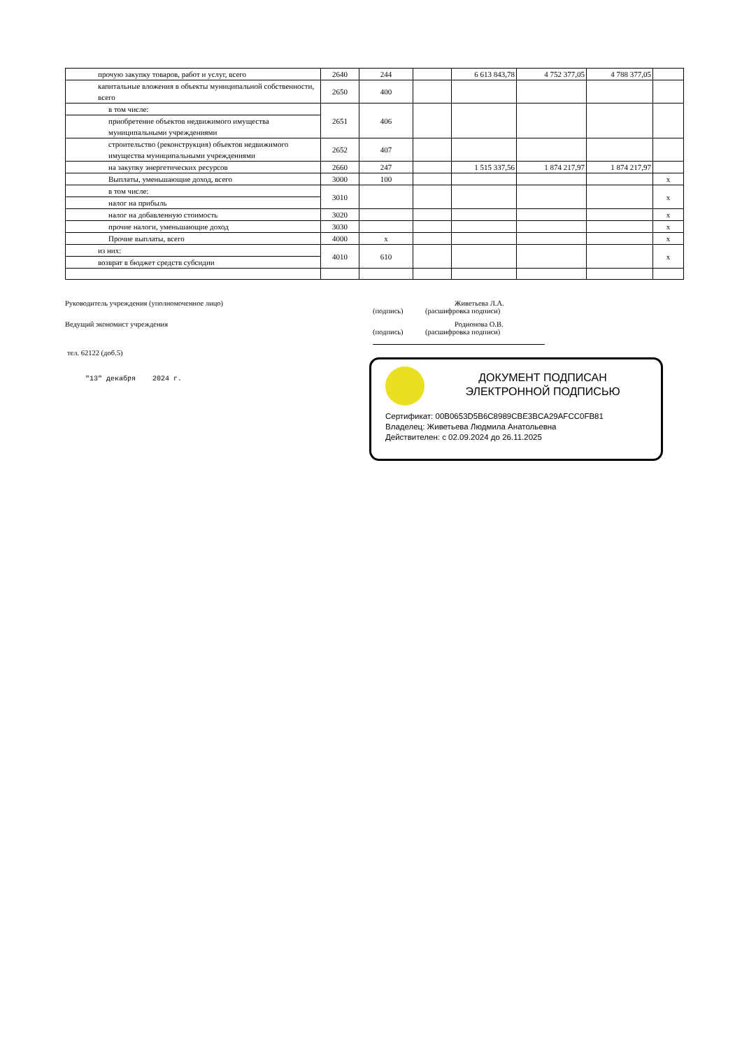| прочую закупку товаров, работ и услуг, всего | 2640 | 244 | | 6 613 843,78 | 4 752 377,05 | 4 788 377,05 | |
| капитальные вложения в объекты муниципальной собственности, всего | 2650 | 400 | | | | | |
| в том числе: | 2651 | 406 | | | | | |
| приобретение объектов недвижимого имущества муниципальными учреждениями | | | | | | | |
| строительство (реконструкция) объектов недвижимого имущества муниципальными учреждениями | 2652 | 407 | | | | | |
| на закупку энергетических ресурсов | 2660 | 247 | | 1 515 337,56 | 1 874 217,97 | 1 874 217,97 | |
| Выплаты, уменьшающие доход, всего | 3000 | 100 | | | | | x |
| в том числе: | 3010 | | | | | | x |
| налог на прибыль | | | | | | | |
| налог на добавленную стоимость | 3020 | | | | | | x |
| прочие налоги, уменьшающие доход | 3030 | | | | | | x |
| Прочие выплаты, всего | 4000 | x | | | | | x |
| из них: | 4010 | 610 | | | | | x |
| возврат в бюджет средств субсидии | | | | | | | |
Руководитель учреждения (уполномоченное лицо) Живетьева Л.А.
(подпись) (расшифровка подписи)
Ведущий экономист учреждения Родионова О.В.
(подпись) (расшифровка подписи)
тел. 62122 (доб.5)
"13" декабря 2024 г.
ДОКУМЕНТ ПОДПИСАН
ЭЛЕКТРОННОЙ ПОДПИСЬЮ
Сертификат: 00B0653D5B6C8989CBE3BCA29AFCC0FB81
Владелец: Живетьева Людмила Анатольевна
Действителен: с 02.09.2024 до 26.11.2025